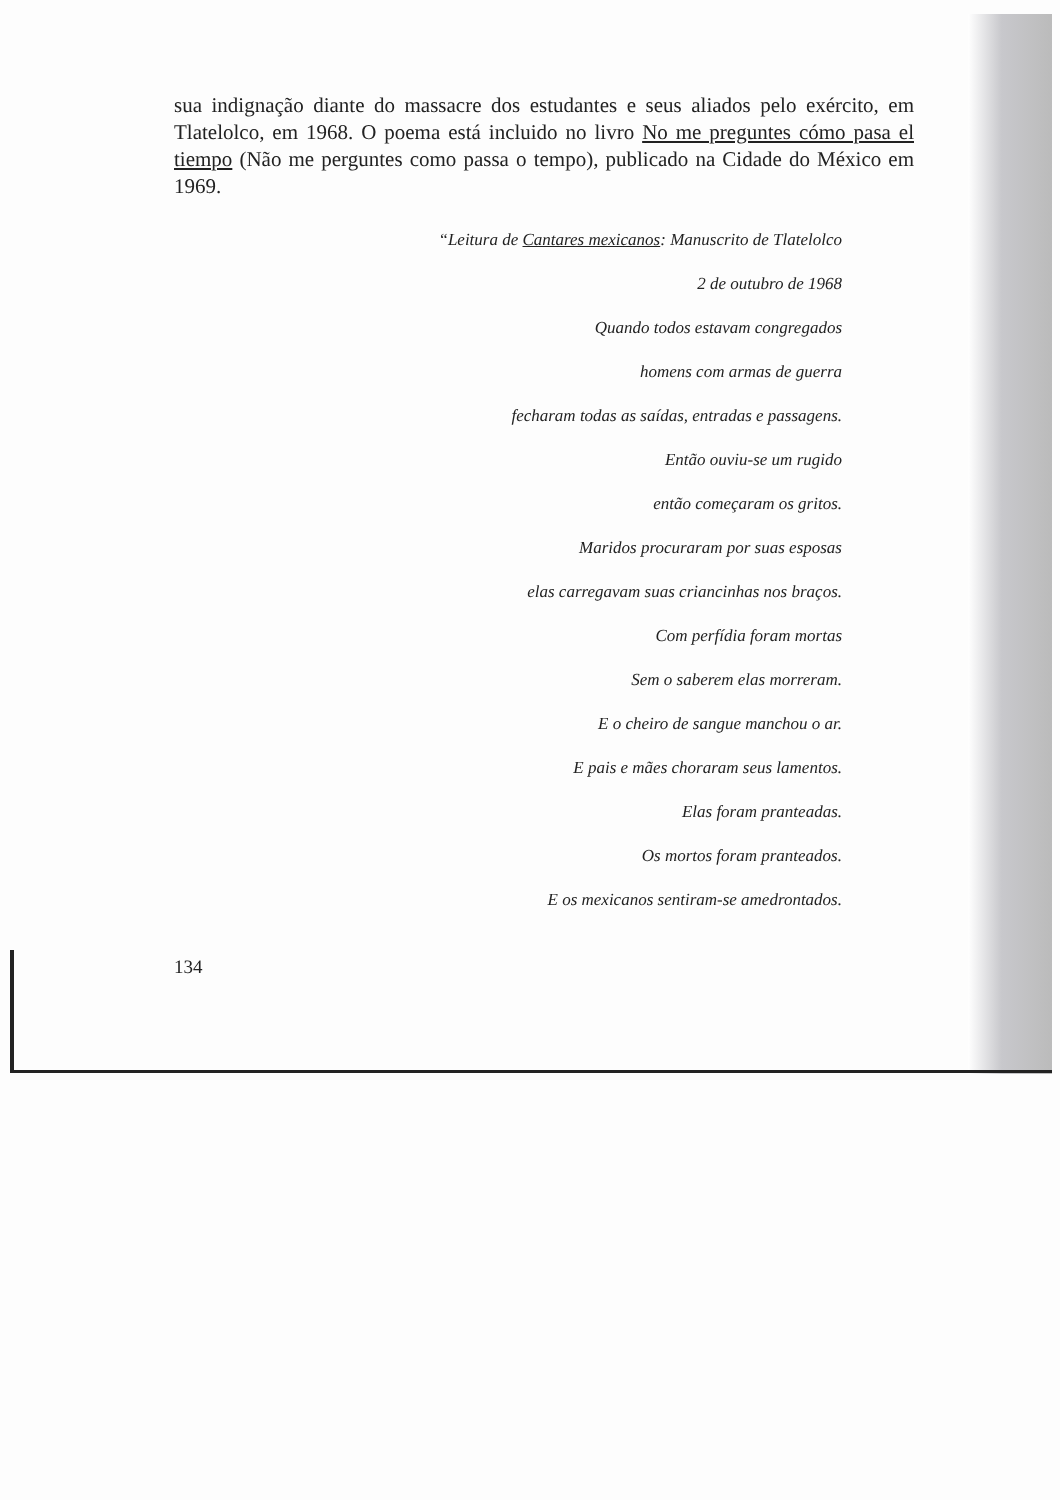sua indignação diante do massacre dos estudantes e seus aliados pelo exército, em Tlatelolco, em 1968. O poema está incluido no livro No me preguntes cómo pasa el tiempo (Não me perguntes como passa o tempo), publicado na Cidade do México em 1969.
“Leitura de Cantares mexicanos: Manuscrito de Tlatelolco
2 de outubro de 1968
Quando todos estavam congregados
homens com armas de guerra
fecharam todas as saídas, entradas e passagens.
Então ouviu-se um rugido
então começaram os gritos.
Maridos procuraram por suas esposas
elas carregavam suas criancinhas nos braços.
Com perfídia foram mortas
Sem o saberem elas morreram.
E o cheiro de sangue manchou o ar.
E pais e mães choraram seus lamentos.
Elas foram pranteadas.
Os mortos foram pranteados.
E os mexicanos sentiram-se amedrontados.
134